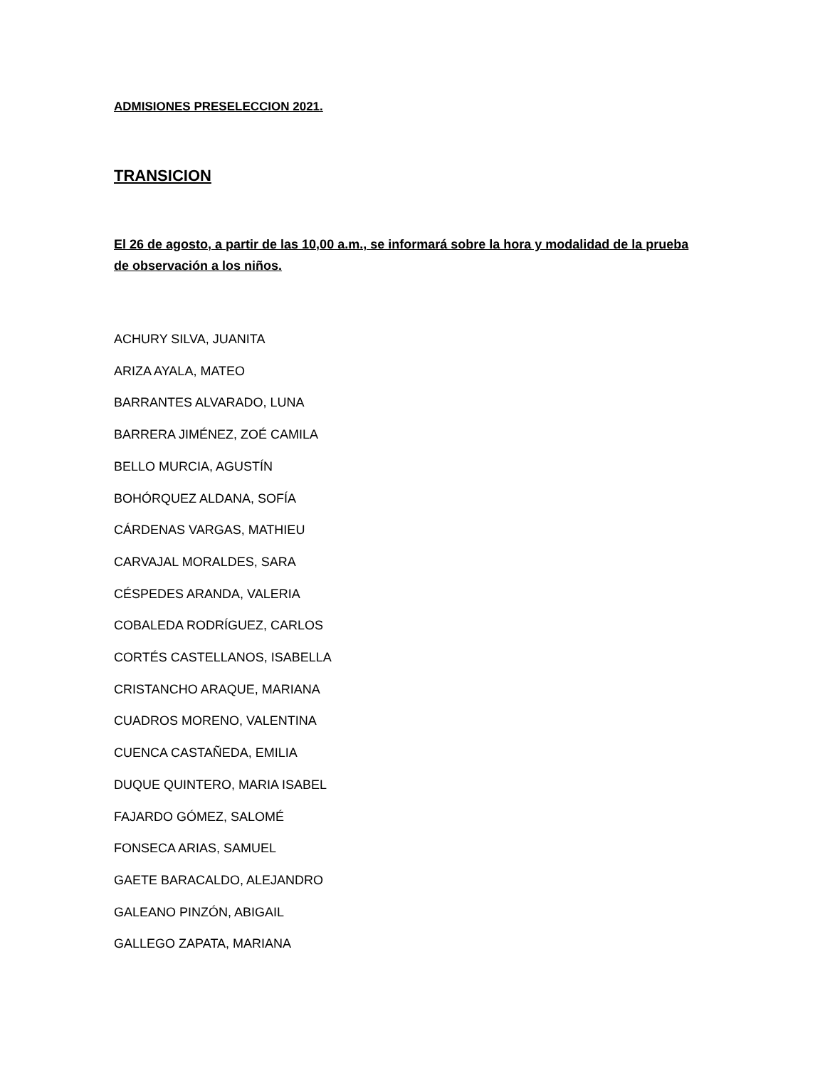ADMISIONES PRESELECCION 2021.
TRANSICION
El 26 de agosto, a partir de las 10,00 a.m., se informará sobre la hora y modalidad de la prueba de observación a los niños.
ACHURY SILVA, JUANITA
ARIZA AYALA, MATEO
BARRANTES ALVARADO, LUNA
BARRERA JIMÉNEZ, ZOÉ CAMILA
BELLO MURCIA, AGUSTÍN
BOHÓRQUEZ ALDANA, SOFÍA
CÁRDENAS VARGAS, MATHIEU
CARVAJAL MORALDES, SARA
CÉSPEDES ARANDA, VALERIA
COBALEDA RODRÍGUEZ, CARLOS
CORTÉS CASTELLANOS, ISABELLA
CRISTANCHO ARAQUE, MARIANA
CUADROS MORENO, VALENTINA
CUENCA CASTAÑEDA, EMILIA
DUQUE QUINTERO, MARIA ISABEL
FAJARDO GÓMEZ, SALOMÉ
FONSECA ARIAS, SAMUEL
GAETE BARACALDO, ALEJANDRO
GALEANO PINZÓN, ABIGAIL
GALLEGO ZAPATA, MARIANA